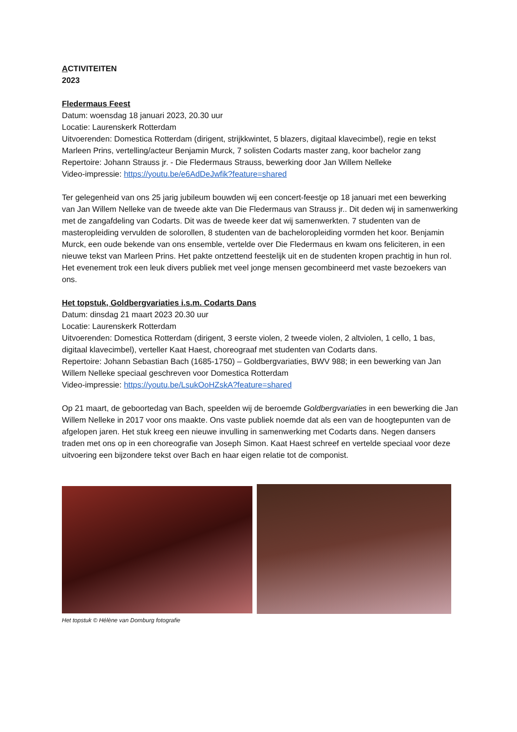ACTIVITEITEN
2023
Fledermaus Feest
Datum: woensdag 18 januari 2023, 20.30 uur
Locatie: Laurenskerk Rotterdam
Uitvoerenden: Domestica Rotterdam (dirigent, strijkkwintet, 5 blazers, digitaal klavecimbel), regie en tekst Marleen Prins, vertelling/acteur Benjamin Murck, 7 solisten Codarts master zang, koor bachelor zang
Repertoire: Johann Strauss jr. - Die Fledermaus Strauss, bewerking door Jan Willem Nelleke
Video-impressie: https://youtu.be/e6AdDeJwfik?feature=shared
Ter gelegenheid van ons 25 jarig jubileum bouwden wij een concert-feestje op 18 januari met een bewerking van Jan Willem Nelleke van de tweede akte van Die Fledermaus van Strauss jr.. Dit deden wij in samenwerking met de zangafdeling van Codarts. Dit was de tweede keer dat wij samenwerkten. 7 studenten van de masteropleiding vervulden de solorollen, 8 studenten van de bacheloropleiding vormden het koor. Benjamin Murck, een oude bekende van ons ensemble, vertelde over Die Fledermaus en kwam ons feliciteren, in een nieuwe tekst van Marleen Prins. Het pakte ontzettend feestelijk uit en de studenten kropen prachtig in hun rol. Het evenement trok een leuk divers publiek met veel jonge mensen gecombineerd met vaste bezoekers van ons.
Het topstuk, Goldbergvariaties i.s.m. Codarts Dans
Datum: dinsdag 21 maart 2023 20.30 uur
Locatie: Laurenskerk Rotterdam
Uitvoerenden: Domestica Rotterdam (dirigent, 3 eerste violen, 2 tweede violen, 2 altviolen, 1 cello, 1 bas, digitaal klavecimbel), verteller Kaat Haest, choreograaf met studenten van Codarts dans.
Repertoire: Johann Sebastian Bach (1685-1750) – Goldbergvariaties, BWV 988; in een bewerking van Jan Willem Nelleke speciaal geschreven voor Domestica Rotterdam
Video-impressie: https://youtu.be/LsukOoHZskA?feature=shared
Op 21 maart, de geboortedag van Bach, speelden wij de beroemde Goldbergvariaties in een bewerking die Jan Willem Nelleke in 2017 voor ons maakte. Ons vaste publiek noemde dat als een van de hoogtepunten van de afgelopen jaren. Het stuk kreeg een nieuwe invulling in samenwerking met Codarts dans. Negen dansers traden met ons op in een choreografie van Joseph Simon. Kaat Haest schreef en vertelde speciaal voor deze uitvoering een bijzondere tekst over Bach en haar eigen relatie tot de componist.
Het topstuk © Hélène van Domburg fotografie